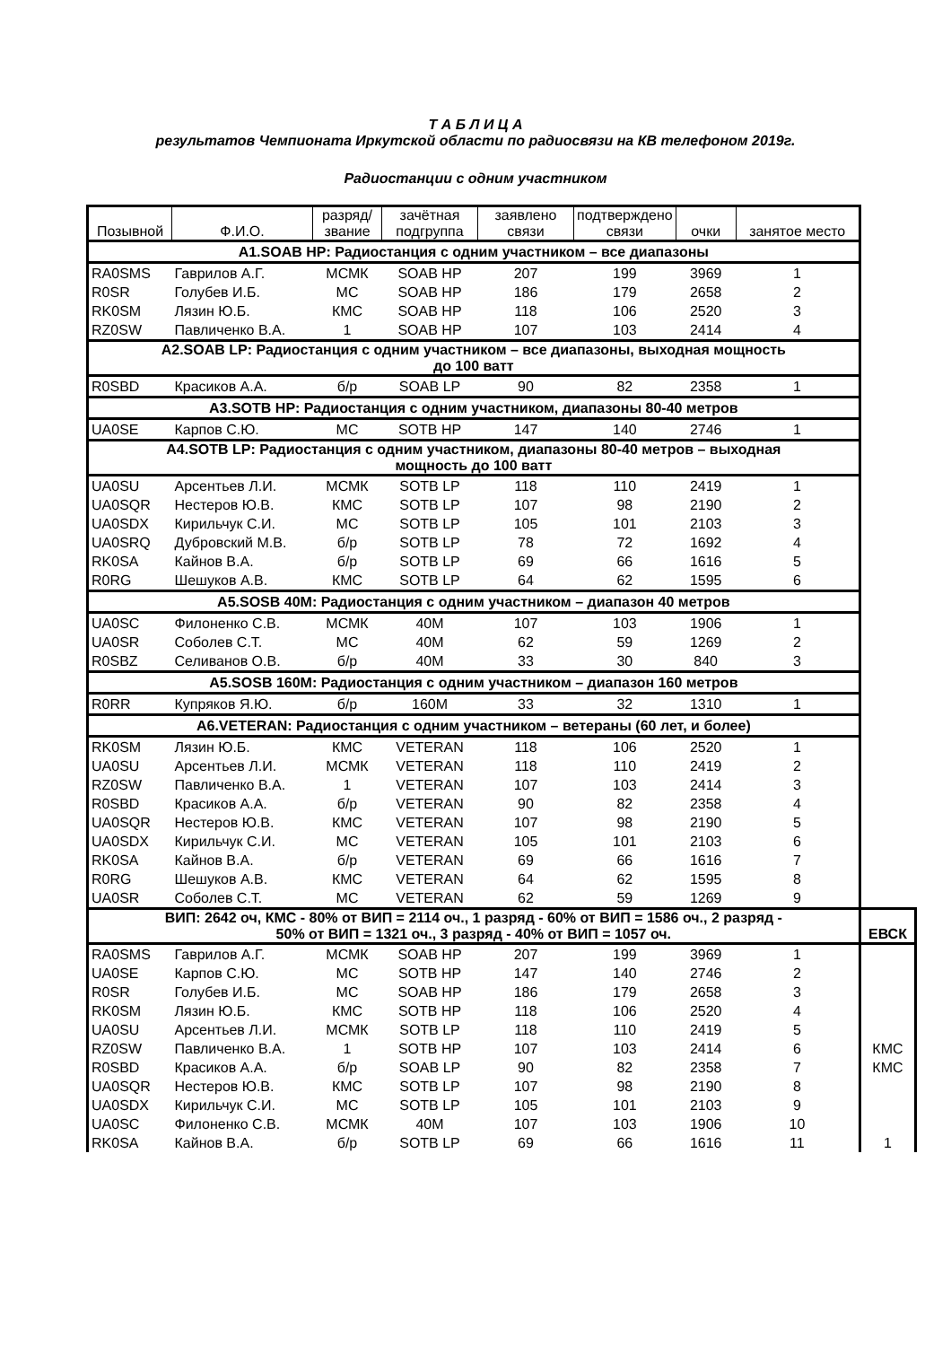Т А Б Л И Ц А
результатов Чемпионата Иркутской области по радиосвязи на КВ телефоном 2019г.
Радиостанции с одним участником
| Позывной | Ф.И.О. | разряд/ звание | зачётная подгруппа | заявлено связи | подтверждено связи | очки | занятое место | |
| --- | --- | --- | --- | --- | --- | --- | --- | --- |
| A1.SOAB HP: Радиостанция с одним участником – все диапазоны | | | | | | | | |
| RA0SMS | Гаврилов А.Г. | МСМК | SOAB HP | 207 | 199 | 3969 | 1 | |
| R0SR | Голубев И.Б. | МС | SOAB HP | 186 | 179 | 2658 | 2 | |
| RK0SM | Лязин Ю.Б. | КМС | SOAB HP | 118 | 106 | 2520 | 3 | |
| RZ0SW | Павличенко В.А. | 1 | SOAB HP | 107 | 103 | 2414 | 4 | |
| A2.SOAB LP: Радиостанция с одним участником – все диапазоны, выходная мощность до 100 ватт | | | | | | | | |
| R0SBD | Красиков А.А. | б/р | SOAB LP | 90 | 82 | 2358 | 1 | |
| A3.SOTB HP: Радиостанция с одним участником, диапазоны 80-40 метров | | | | | | | | |
| UA0SE | Карпов С.Ю. | МС | SOTB HP | 147 | 140 | 2746 | 1 | |
| A4.SOTB LP: Радиостанция с одним участником, диапазоны 80-40 метров – выходная мощность до 100 ватт | | | | | | | | |
| UA0SU | Арсентьев Л.И. | МСМК | SOTB LP | 118 | 110 | 2419 | 1 | |
| UA0SQR | Нестеров Ю.В. | КМС | SOTB LP | 107 | 98 | 2190 | 2 | |
| UA0SDX | Кирильчук С.И. | МС | SOTB LP | 105 | 101 | 2103 | 3 | |
| UA0SRQ | Дубровский М.В. | б/р | SOTB LP | 78 | 72 | 1692 | 4 | |
| RK0SA | Кайнов В.А. | б/р | SOTB LP | 69 | 66 | 1616 | 5 | |
| R0RG | Шешуков А.В. | КМС | SOTB LP | 64 | 62 | 1595 | 6 | |
| A5.SOSB 40M: Радиостанция с одним участником – диапазон 40 метров | | | | | | | | |
| UA0SC | Филоненко С.В. | МСМК | 40M | 107 | 103 | 1906 | 1 | |
| UA0SR | Соболев С.Т. | МС | 40M | 62 | 59 | 1269 | 2 | |
| R0SBZ | Селиванов О.В. | б/р | 40M | 33 | 30 | 840 | 3 | |
| A5.SOSB 160M: Радиостанция с одним участником – диапазон 160 метров | | | | | | | | |
| R0RR | Купряков Я.Ю. | б/р | 160M | 33 | 32 | 1310 | 1 | |
| A6.VETERAN: Радиостанция с одним участником – ветераны (60 лет, и более) | | | | | | | | |
| RK0SM | Лязин Ю.Б. | КМС | VETERAN | 118 | 106 | 2520 | 1 | |
| UA0SU | Арсентьев Л.И. | МСМК | VETERAN | 118 | 110 | 2419 | 2 | |
| RZ0SW | Павличенко В.А. | 1 | VETERAN | 107 | 103 | 2414 | 3 | |
| R0SBD | Красиков А.А. | б/р | VETERAN | 90 | 82 | 2358 | 4 | |
| UA0SQR | Нестеров Ю.В. | КМС | VETERAN | 107 | 98 | 2190 | 5 | |
| UA0SDX | Кирильчук С.И. | МС | VETERAN | 105 | 101 | 2103 | 6 | |
| RK0SA | Кайнов В.А. | б/р | VETERAN | 69 | 66 | 1616 | 7 | |
| R0RG | Шешуков А.В. | КМС | VETERAN | 64 | 62 | 1595 | 8 | |
| UA0SR | Соболев С.Т. | МС | VETERAN | 62 | 59 | 1269 | 9 | |
| ВИП: 2642 оч, КМС - 80% от ВИП = 2114 оч., 1 разряд - 60% от ВИП = 1586 оч., 2 разряд - 50% от ВИП = 1321 оч., 3 разряд - 40% от ВИП = 1057 оч. | | | | | | | | ЕВСК |
| RA0SMS | Гаврилов А.Г. | МСМК | SOAB HP | 207 | 199 | 3969 | 1 | |
| UA0SE | Карпов С.Ю. | МС | SOTB HP | 147 | 140 | 2746 | 2 | |
| R0SR | Голубев И.Б. | МС | SOAB HP | 186 | 179 | 2658 | 3 | |
| RK0SM | Лязин Ю.Б. | КМС | SOTB HP | 118 | 106 | 2520 | 4 | |
| UA0SU | Арсентьев Л.И. | МСМК | SOTB LP | 118 | 110 | 2419 | 5 | |
| RZ0SW | Павличенко В.А. | 1 | SOTB HP | 107 | 103 | 2414 | 6 | КМС |
| R0SBD | Красиков А.А. | б/р | SOAB LP | 90 | 82 | 2358 | 7 | КМС |
| UA0SQR | Нестеров Ю.В. | КМС | SOTB LP | 107 | 98 | 2190 | 8 | |
| UA0SDX | Кирильчук С.И. | МС | SOTB LP | 105 | 101 | 2103 | 9 | |
| UA0SC | Филоненко С.В. | МСМК | 40M | 107 | 103 | 1906 | 10 | |
| RK0SA | Кайнов В.А. | б/р | SOTB LP | 69 | 66 | 1616 | 11 | 1 |